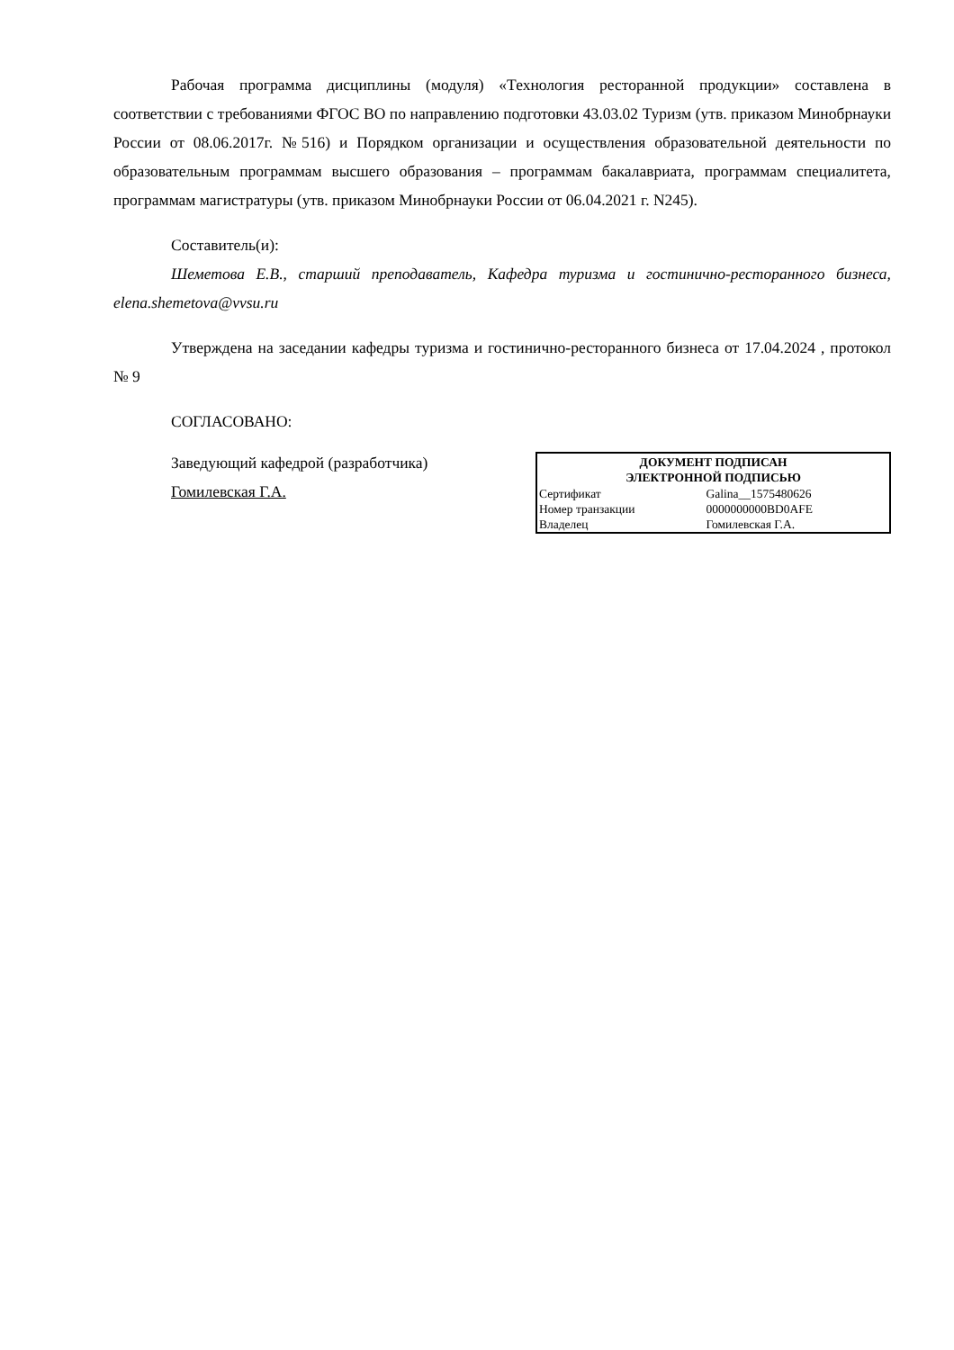Рабочая программа дисциплины (модуля) «Технология ресторанной продукции» составлена в соответствии с требованиями ФГОС ВО по направлению подготовки 43.03.02 Туризм (утв. приказом Минобрнауки России от 08.06.2017г. №516) и Порядком организации и осуществления образовательной деятельности по образовательным программам высшего образования – программам бакалавриата, программам специалитета, программам магистратуры (утв. приказом Минобрнауки России от 06.04.2021 г. N245).
Составитель(и):
Шеметова Е.В., старший преподаватель, Кафедра туризма и гостинично-ресторанного бизнеса, elena.shemetova@vvsu.ru
Утверждена на заседании кафедры туризма и гостинично-ресторанного бизнеса от 17.04.2024 , протокол № 9
СОГЛАСОВАНО:
Заведующий кафедрой (разработчика)
Гомилевская Г.А.
| ДОКУМЕНТ ПОДПИСАН ЭЛЕКТРОННОЙ ПОДПИСЬЮ | |
| --- | --- |
| Сертификат | Galina__1575480626 |
| Номер транзакции | 0000000000BD0AFE |
| Владелец | Гомилевская Г.А. |